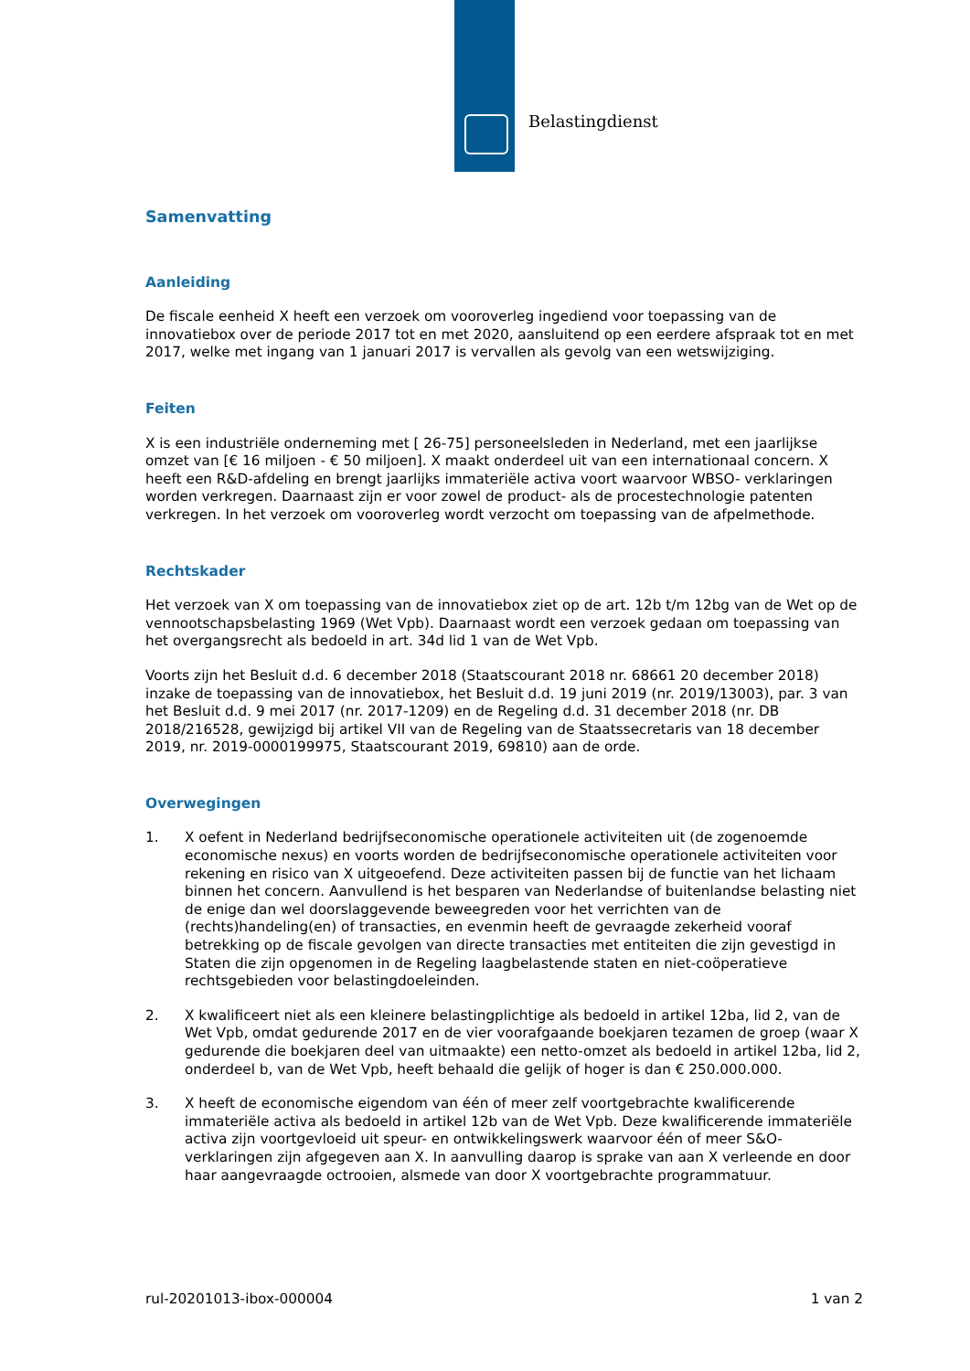Belastingdienst
Samenvatting
Aanleiding
De fiscale eenheid X heeft een verzoek om vooroverleg ingediend voor toepassing van de innovatiebox over de periode 2017 tot en met 2020, aansluitend op een eerdere afspraak tot en met 2017, welke met ingang van 1 januari 2017 is vervallen als gevolg van een wetswijziging.
Feiten
X is een industriële onderneming met [ 26-75] personeelsleden in Nederland, met een jaarlijkse omzet van [€ 16 miljoen - € 50 miljoen]. X maakt onderdeel uit van een internationaal concern. X heeft een R&D-afdeling en brengt jaarlijks immateriële activa voort waarvoor WBSO- verklaringen worden verkregen. Daarnaast zijn er voor zowel de product- als de procestechnologie patenten verkregen. In het verzoek om vooroverleg wordt verzocht om toepassing van de afpelmethode.
Rechtskader
Het verzoek van X om toepassing van de innovatiebox ziet op de art. 12b t/m 12bg van de Wet op de vennootschapsbelasting 1969 (Wet Vpb). Daarnaast wordt een verzoek gedaan om toepassing van het overgangsrecht als bedoeld in art. 34d lid 1 van de Wet Vpb.
Voorts zijn het Besluit d.d. 6 december 2018 (Staatscourant 2018 nr. 68661 20 december 2018) inzake de toepassing van de innovatiebox, het Besluit d.d. 19 juni 2019 (nr. 2019/13003), par. 3 van het Besluit d.d. 9 mei 2017 (nr. 2017-1209) en de Regeling d.d. 31 december 2018 (nr. DB 2018/216528, gewijzigd bij artikel VII van de Regeling van de Staatssecretaris van 18 december 2019, nr. 2019-0000199975, Staatscourant 2019, 69810) aan de orde.
Overwegingen
1. X oefent in Nederland bedrijfseconomische operationele activiteiten uit (de zogenoemde economische nexus) en voorts worden de bedrijfseconomische operationele activiteiten voor rekening en risico van X uitgeoefend. Deze activiteiten passen bij de functie van het lichaam binnen het concern. Aanvullend is het besparen van Nederlandse of buitenlandse belasting niet de enige dan wel doorslaggevende beweegreden voor het verrichten van de (rechts)handeling(en) of transacties, en evenmin heeft de gevraagde zekerheid vooraf betrekking op de fiscale gevolgen van directe transacties met entiteiten die zijn gevestigd in Staten die zijn opgenomen in de Regeling laagbelastende staten en niet-coöperatieve rechtsgebieden voor belastingdoeleinden.
2. X kwalificeert niet als een kleinere belastingplichtige als bedoeld in artikel 12ba, lid 2, van de Wet Vpb, omdat gedurende 2017 en de vier voorafgaande boekjaren tezamen de groep (waar X gedurende die boekjaren deel van uitmaakte) een netto-omzet als bedoeld in artikel 12ba, lid 2, onderdeel b, van de Wet Vpb, heeft behaald die gelijk of hoger is dan € 250.000.000.
3. X heeft de economische eigendom van één of meer zelf voortgebrachte kwalificerende immateriële activa als bedoeld in artikel 12b van de Wet Vpb. Deze kwalificerende immateriële activa zijn voortgevloeid uit speur- en ontwikkelingswerk waarvoor één of meer S&O-verklaringen zijn afgegeven aan X. In aanvulling daarop is sprake van aan X verleende en door haar aangevraagde octrooien, alsmede van door X voortgebrachte programmatuur.
rul-20201013-ibox-000004 1 van 2